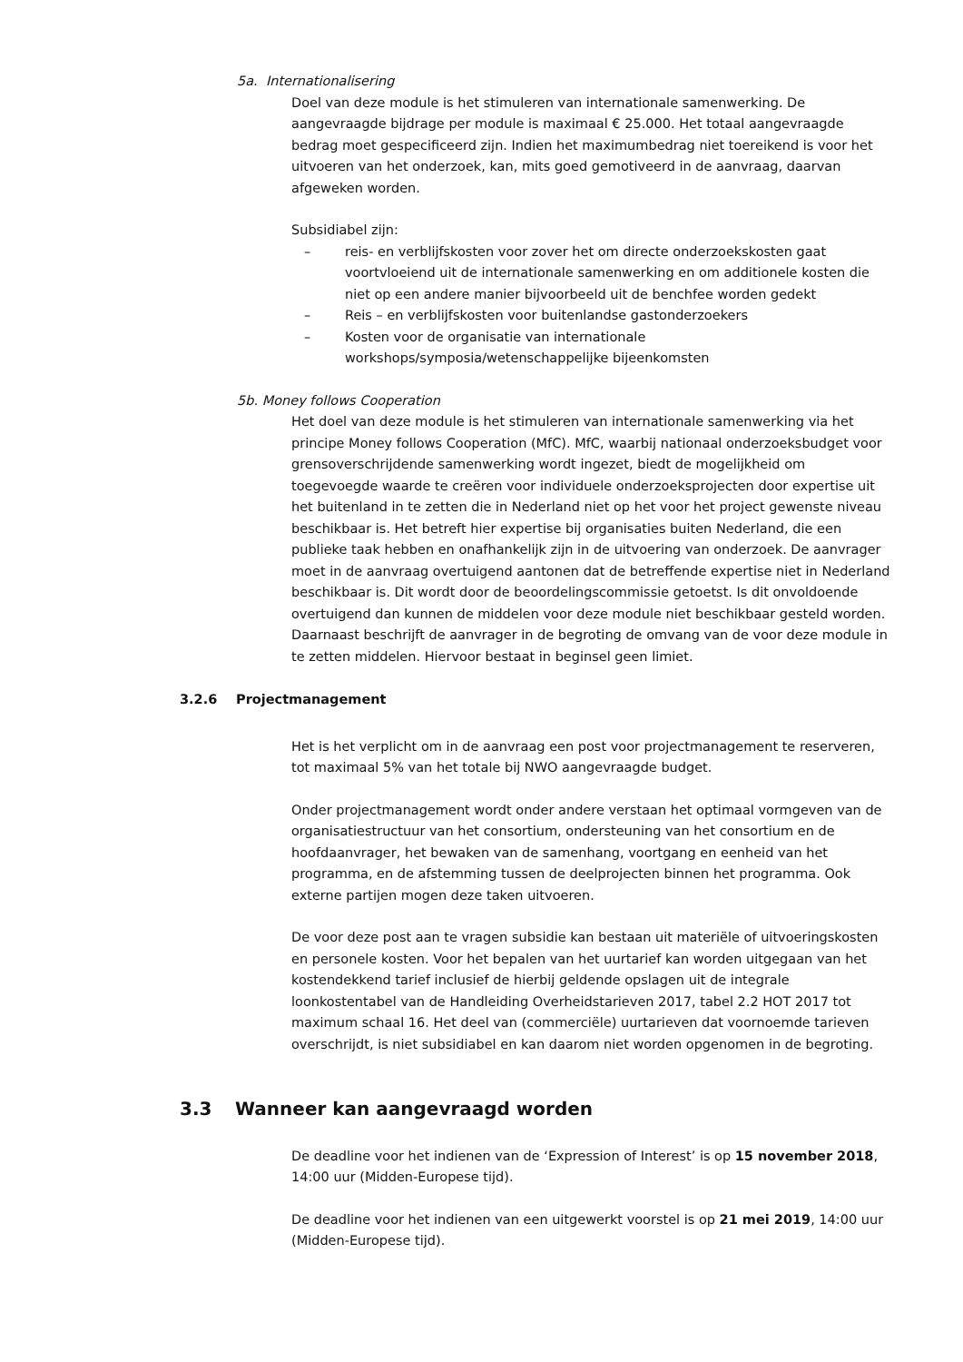5a. Internationalisering
Doel van deze module is het stimuleren van internationale samenwerking. De aangevraagde bijdrage per module is maximaal € 25.000. Het totaal aangevraagde bedrag moet gespecificeerd zijn. Indien het maximumbedrag niet toereikend is voor het uitvoeren van het onderzoek, kan, mits goed gemotiveerd in de aanvraag, daarvan afgeweken worden.
Subsidiabel zijn:
– reis- en verblijfskosten voor zover het om directe onderzoekskosten gaat voortvloeiend uit de internationale samenwerking en om additionele kosten die niet op een andere manier bijvoorbeeld uit de benchfee worden gedekt
– Reis – en verblijfskosten voor buitenlandse gastonderzoekers
– Kosten voor de organisatie van internationale workshops/symposia/wetenschappelijke bijeenkomsten
5b. Money follows Cooperation
Het doel van deze module is het stimuleren van internationale samenwerking via het principe Money follows Cooperation (MfC). MfC, waarbij nationaal onderzoeksbudget voor grensoverschrijdende samenwerking wordt ingezet, biedt de mogelijkheid om toegevoegde waarde te creëren voor individuele onderzoeksprojecten door expertise uit het buitenland in te zetten die in Nederland niet op het voor het project gewenste niveau beschikbaar is. Het betreft hier expertise bij organisaties buiten Nederland, die een publieke taak hebben en onafhankelijk zijn in de uitvoering van onderzoek. De aanvrager moet in de aanvraag overtuigend aantonen dat de betreffende expertise niet in Nederland beschikbaar is. Dit wordt door de beoordelingscommissie getoetst. Is dit onvoldoende overtuigend dan kunnen de middelen voor deze module niet beschikbaar gesteld worden.
Daarnaast beschrijft de aanvrager in de begroting de omvang van de voor deze module in te zetten middelen. Hiervoor bestaat in beginsel geen limiet.
3.2.6 Projectmanagement
Het is het verplicht om in de aanvraag een post voor projectmanagement te reserveren, tot maximaal 5% van het totale bij NWO aangevraagde budget.
Onder projectmanagement wordt onder andere verstaan het optimaal vormgeven van de organisatiestructuur van het consortium, ondersteuning van het consortium en de hoofdaanvrager, het bewaken van de samenhang, voortgang en eenheid van het programma, en de afstemming tussen de deelprojecten binnen het programma. Ook externe partijen mogen deze taken uitvoeren.
De voor deze post aan te vragen subsidie kan bestaan uit materiële of uitvoeringskosten en personele kosten. Voor het bepalen van het uurtarief kan worden uitgegaan van het kostendekkend tarief inclusief de hierbij geldende opslagen uit de integrale loonkostentabel van de Handleiding Overheidstarieven 2017, tabel 2.2 HOT 2017 tot maximum schaal 16. Het deel van (commerciële) uurtarieven dat voornoemde tarieven overschrijdt, is niet subsidiabel en kan daarom niet worden opgenomen in de begroting.
3.3 Wanneer kan aangevraagd worden
De deadline voor het indienen van de ‘Expression of Interest’ is op 15 november 2018, 14:00 uur (Midden-Europese tijd).
De deadline voor het indienen van een uitgewerkt voorstel is op 21 mei 2019, 14:00 uur (Midden-Europese tijd).